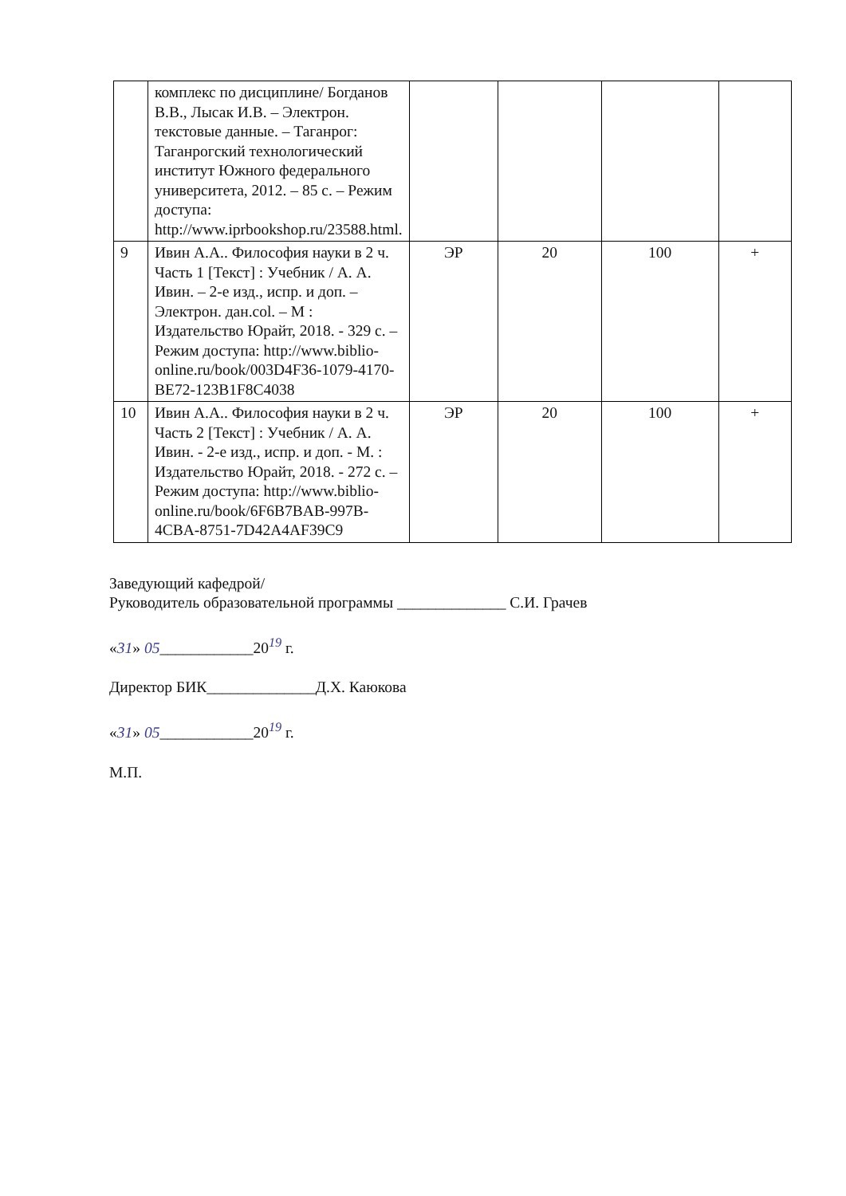| | комплекс по дисциплине/ Богданов В.В., Лысак И.В. – Электрон. текстовые данные. – Таганрог: Таганрогский технологический институт Южного федерального университета, 2012. – 85 с. – Режим доступа: http://www.iprbookshop.ru/23588.html. | | | | |
| 9 | Ивин А.А.. Философия науки в 2 ч. Часть 1 [Текст] : Учебник / А. А. Ивин. – 2-е изд., испр. и доп. – Электрон. дан.col. – М : Издательство Юрайт, 2018. - 329 с. – Режим доступа: http://www.biblio-online.ru/book/003D4F36-1079-4170-BE72-123B1F8C4038 | ЭР | 20 | 100 | + |
| 10 | Ивин А.А.. Философия науки в 2 ч. Часть 2 [Текст] : Учебник / А. А. Ивин. - 2-е изд., испр. и доп. - М. : Издательство Юрайт, 2018. - 272 с. – Режим доступа: http://www.biblio-online.ru/book/6F6B7BAB-997B-4CBA-8751-7D42A4AF39C9 | ЭР | 20 | 100 | + |
Заведующий кафедрой/
Руководитель образовательной программы ______________ С.И. Грачев
«31» 05____________20<sup>19</sup> г.
Директор БИК______________Д.Х. Каюкова
«31» 05____________20<sup>19</sup> г.
М.П.